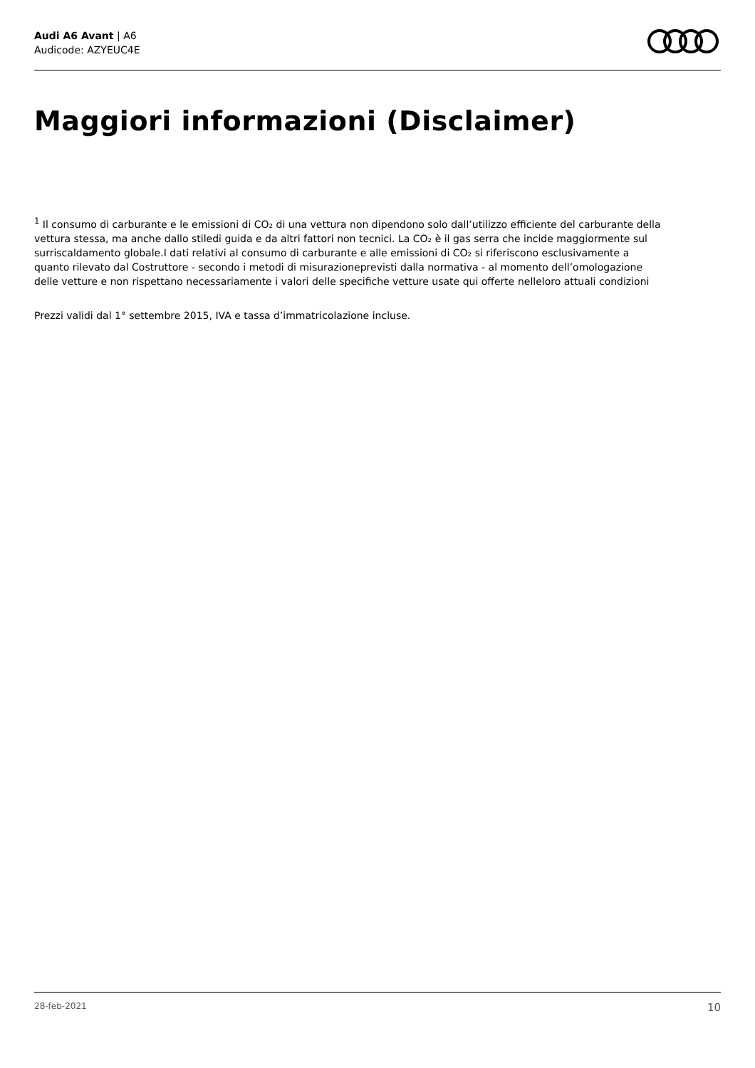Audi A6 Avant | A6
Audicode: AZYEUC4E
Maggiori informazioni (Disclaimer)
<sup>1</sup> Il consumo di carburante e le emissioni di CO₂ di una vettura non dipendono solo dall’utilizzo efficiente del carburante della vettura stessa, ma anche dallo stiledi guida e da altri fattori non tecnici. La CO₂ è il gas serra che incide maggiormente sul surriscaldamento globale.I dati relativi al consumo di carburante e alle emissioni di CO₂ si riferiscono esclusivamente a quanto rilevato dal Costruttore - secondo i metodi di misurazioneprevisti dalla normativa - al momento dell’omologazione delle vetture e non rispettano necessariamente i valori delle specifiche vetture usate qui offerte nelleloro attuali condizioni
Prezzi validi dal 1° settembre 2015, IVA e tassa d’immatricolazione incluse.
28-feb-2021 10